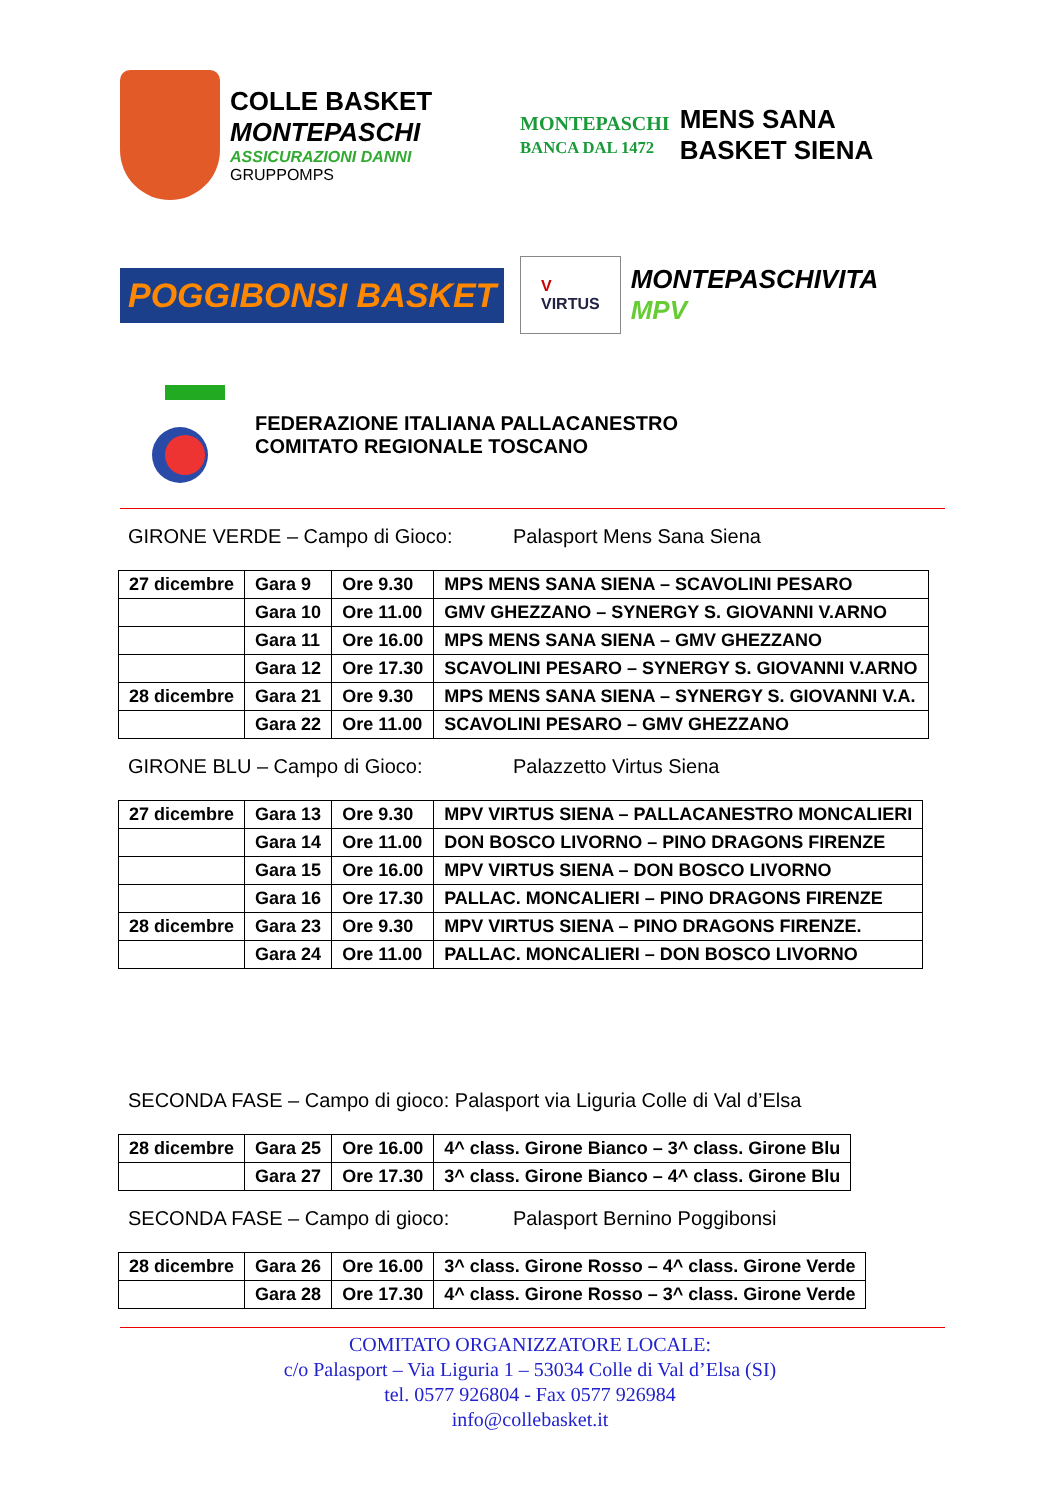COLLE BASKET
MONTEPASCHI
ASSICURAZIONI DANNI
GRUPPOMPS
MONTEPASCHI
BANCA DAL 1472
MENS SANA
BASKET SIENA
POGGIBONSI BASKET
V
VIRTUS
MONTEPASCHIVITA
MPV
FEDERAZIONE ITALIANA PALLACANESTRO
COMITATO REGIONALE TOSCANO
GIRONE VERDE – Campo di Gioco: Palasport Mens Sana Siena
| 27 dicembre | Gara 9 | Ore 9.30 | MPS MENS SANA SIENA – SCAVOLINI PESARO |
| | Gara 10 | Ore 11.00 | GMV GHEZZANO – SYNERGY S. GIOVANNI V.ARNO |
| | Gara 11 | Ore 16.00 | MPS MENS SANA SIENA – GMV GHEZZANO |
| | Gara 12 | Ore 17.30 | SCAVOLINI PESARO – SYNERGY S. GIOVANNI V.ARNO |
| 28 dicembre | Gara 21 | Ore 9.30 | MPS MENS SANA SIENA – SYNERGY S. GIOVANNI V.A. |
| | Gara 22 | Ore 11.00 | SCAVOLINI PESARO – GMV GHEZZANO |
GIRONE BLU – Campo di Gioco: Palazzetto Virtus Siena
| 27 dicembre | Gara 13 | Ore 9.30 | MPV VIRTUS SIENA – PALLACANESTRO MONCALIERI |
| | Gara 14 | Ore 11.00 | DON BOSCO LIVORNO – PINO DRAGONS FIRENZE |
| | Gara 15 | Ore 16.00 | MPV VIRTUS SIENA – DON BOSCO LIVORNO |
| | Gara 16 | Ore 17.30 | PALLAC. MONCALIERI – PINO DRAGONS FIRENZE |
| 28 dicembre | Gara 23 | Ore 9.30 | MPV VIRTUS SIENA – PINO DRAGONS FIRENZE. |
| | Gara 24 | Ore 11.00 | PALLAC. MONCALIERI – DON BOSCO LIVORNO |
SECONDA FASE – Campo di gioco: Palasport via Liguria Colle di Val d’Elsa
| 28 dicembre | Gara 25 | Ore 16.00 | 4^ class. Girone Bianco – 3^ class. Girone Blu |
| | Gara 27 | Ore 17.30 | 3^ class. Girone Bianco – 4^ class. Girone Blu |
SECONDA FASE – Campo di gioco: Palasport Bernino Poggibonsi
| 28 dicembre | Gara 26 | Ore 16.00 | 3^ class. Girone Rosso – 4^ class. Girone Verde |
| | Gara 28 | Ore 17.30 | 4^ class. Girone Rosso – 3^ class. Girone Verde |
COMITATO ORGANIZZATORE LOCALE:
c/o Palasport – Via Liguria 1 – 53034 Colle di Val d’Elsa (SI)
tel. 0577 926804 - Fax 0577 926984
info@collebasket.it